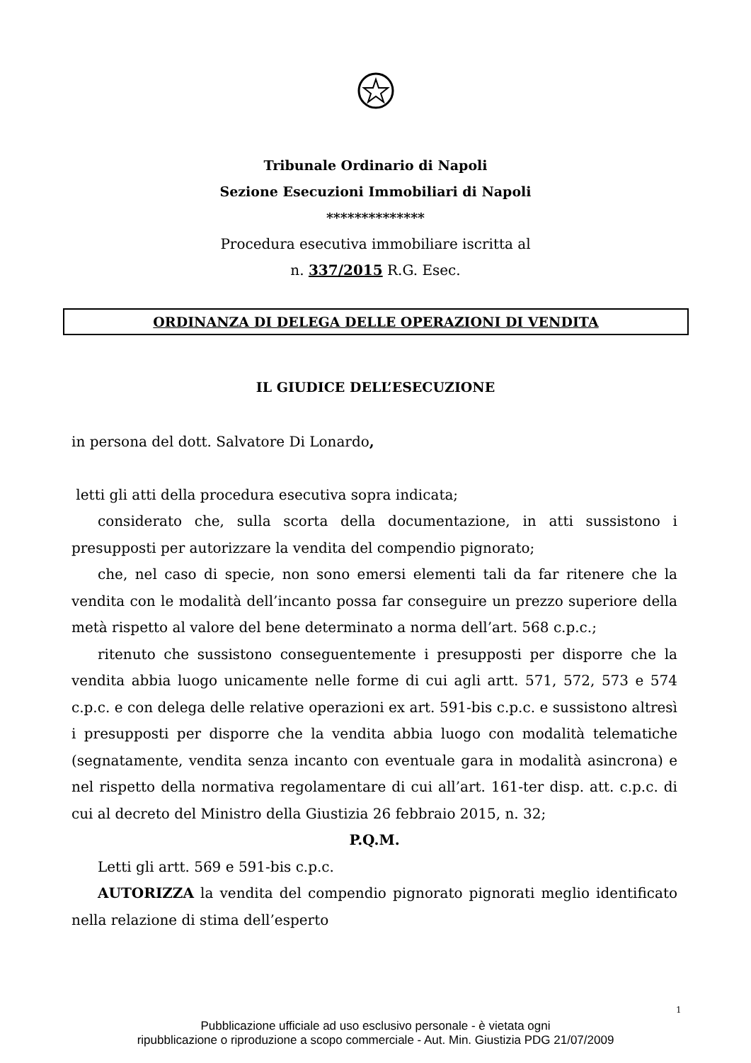Tribunale Ordinario di Napoli
Sezione Esecuzioni Immobiliari di Napoli
**************
Procedura esecutiva immobiliare iscritta al
n. 337/2015 R.G. Esec.
ORDINANZA DI DELEGA DELLE OPERAZIONI DI VENDITA
IL GIUDICE DELL’ESECUZIONE
in persona del dott. Salvatore Di Lonardo,
letti gli atti della procedura esecutiva sopra indicata;
considerato che, sulla scorta della documentazione, in atti sussistono i presupposti per autorizzare la vendita del compendio pignorato;
che, nel caso di specie, non sono emersi elementi tali da far ritenere che la vendita con le modalità dell’incanto possa far conseguire un prezzo superiore della metà rispetto al valore del bene determinato a norma dell’art. 568 c.p.c.;
ritenuto che sussistono conseguentemente i presupposti per disporre che la vendita abbia luogo unicamente nelle forme di cui agli artt. 571, 572, 573 e 574 c.p.c. e con delega delle relative operazioni ex art. 591-bis c.p.c. e sussistono altresì i presupposti per disporre che la vendita abbia luogo con modalità telematiche (segnatamente, vendita senza incanto con eventuale gara in modalità asincrona) e nel rispetto della normativa regolamentare di cui all’art. 161-ter disp. att. c.p.c. di cui al decreto del Ministro della Giustizia 26 febbraio 2015, n. 32;
P.Q.M.
Letti gli artt. 569 e 591-bis c.p.c.
AUTORIZZA la vendita del compendio pignorato pignorati meglio identificato nella relazione di stima dell’esperto
1
Pubblicazione ufficiale ad uso esclusivo personale - è vietata ogni
ripubblicazione o riproduzione a scopo commerciale - Aut. Min. Giustizia PDG 21/07/2009